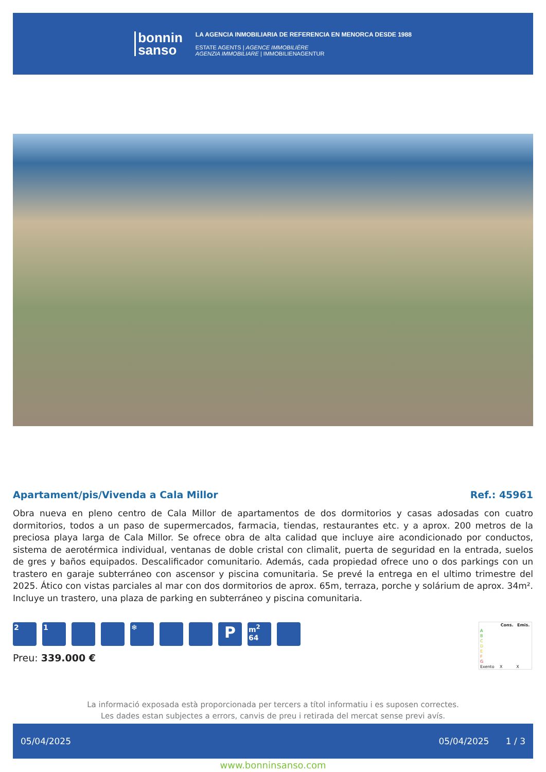bonnin
sanso
LA AGENCIA INMOBILIARIA DE REFERENCIA EN MENORCA DESDE 1988
ESTATE AGENTS | AGENCE IMMOBILIÈRE
AGENZIA IMMOBILIARE | IMMOBILIENAGENTUR
Apartament/pis/Vivenda a Cala Millor Ref.: 45961
Obra nueva en pleno centro de Cala Millor de apartamentos de dos dormitorios y casas adosadas con cuatro dormitorios, todos a un paso de supermercados, farmacia, tiendas, restaurantes etc. y a aprox. 200 metros de la preciosa playa larga de Cala Millor. Se ofrece obra de alta calidad que incluye aire acondicionado por conductos, sistema de aerotérmica individual, ventanas de doble cristal con climalit, puerta de seguridad en la entrada, suelos de gres y baños equipados. Descalificador comunitario. Además, cada propiedad ofrece uno o dos parkings con un trastero en garaje subterráneo con ascensor y piscina comunitaria. Se prevé la entrega en el ultimo trimestre del 2025. Ático con vistas parciales al mar con dos dormitorios de aprox. 65m, terraza, porche y solárium de aprox. 34m². Incluye un trastero, una plaza de parking en subterráneo y piscina comunitaria.
2 1 ❄
P
m<sup>2</sup>
64
Preu: 339.000 €
| | Cons. | Emis. |
| --- | --- | --- |
| A | | |
| B | | |
| C | | |
| D | | |
| E | | |
| F | | |
| G | | |
| Exento | X | X |
La informació exposada està proporcionada per tercers a títol informatiu i es suposen correctes.
Les dades estan subjectes a errors, canvis de preu i retirada del mercat sense previ avís.
05/04/2025 05/04/2025 1 / 3
www.bonninsanso.com